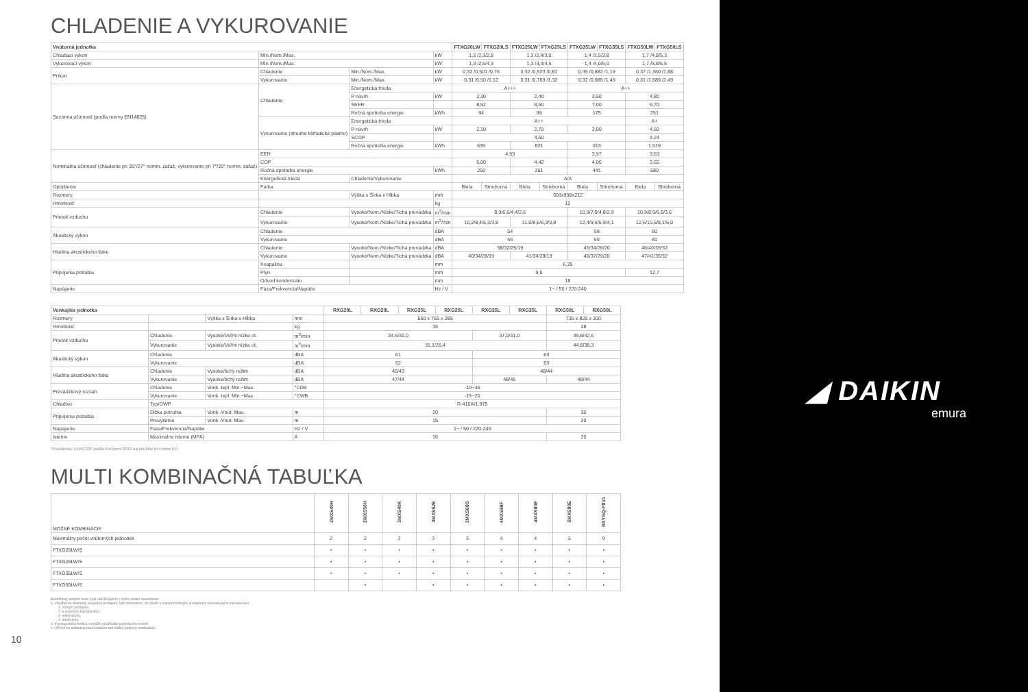CHLADENIE A VYKUROVANIE
| Vnútorná jednotka | | | | FTXG20LW | FTXG20LS | FTXG25LW | FTXG25LS | FTXG35LW | FTXG35LS | FTXG50LW | FTXG50LS |
| --- | --- | --- | --- | --- | --- | --- | --- | --- | --- | --- | --- |
| Chladiaci výkon | Min./Nom./Max. | | kW | 1,3 /2,3/2,8 | | 1,3 /2,4/3,0 | | 1,4 /3,5/3,8 | | 1,7 /4,8/5,3 | |
| Vykurovací výkon | Min./Nom./Max. | | kW | 1,3 /2,5/4,3 | | 1,3 /3,4/4,5 | | 1,4 /4,0/5,0 | | 1,7 /5,8/6,5 | |
| Príkon | Chladenie | Min./Nom./Max. | kW | 0,32 /0,501 /0,76 | | 0,32 /0,523 /0,82 | | 0,35 /0,882 /1,19 | | 0,37 /1,360 /1,88 | |
| | Vykurovanie | Min./Nom./Max. | kW | 0,31 /0,50 /1,12 | | 0,31 /0,769 /1,32 | | 0,32 /0,985 /1,49 | | 0,31 /1,589 /2,49 | |
| Sezónna účinnosť (podľa normy EN14825) | Chladenie | Energetická trieda | | A+++ | | | | A++ | | | |
| | | P návrh | kW | 2,30 | | 2,40 | | 3,50 | | 4,80 | |
| | | SEER | | 8,52 | | 8,50 | | 7,00 | | 6,70 | |
| | | Ročná spotreba energie | kWh | 94 | | 99 | | 175 | | 251 | |
| | Vykurovanie (stredné klimatické pásmo) | Energetická trieda | | A++ | | | | | | A+ | |
| | | P návrh | kW | 2,10 | | 2,70 | | 3,00 | | 4,60 | |
| | | SCOP | | 4,60 | | | | | | 4,24 | |
| | | Ročná spotreba energie | kWh | 639 | | 821 | | 913 | | 1.519 | |
| Nominálna účinnosť (chladenie pri 35°/27° nomin. záťaž, vykurovanie pri 7°/20° nomin. záťaž) | EER | | | 4,59 | | | | 3,97 | | 3,53 | |
| | COP | | | 5,00 | | 4,42 | | 4,06 | | 3,65 | |
| | Ročná spotreba energie | | kWh | 250 | | 261 | | 441 | | 680 | |
| | Energetická trieda | Chladenie/Vykurovanie | | A/A | | | | | | | |
| Opláštenie | Farba | | | Biela | Strieborná | Biela | Strieborná | Biela | Strieborná | Biela | Strieborná |
| Rozmery | | Výška x Šírka x Hĺbka | mm | 303x998x212 | | | | | | | |
| Hmotnosť | | | kg | 12 | | | | | | | |
| Prietok vzduchu | Chladenie | Vysoké/Nom./Nízke/Tichá prevádzka | m<sup>3</sup>/min | 8,9/6,6/4,4/2,6 | | | | 10,9/7,8/4,8/2,9 | | 10,9/8,9/6,8/3,6 | |
| | Vykurovanie | Vysoké/Nom./Nízke/Tichá prevádzka | m<sup>3</sup>/min | 10,2/8,4/6,3/3,8 | | 11,0/8,6/6,3/3,8 | | 12,4/9,6/6,9/4,1 | | 12,6/10,5/8,1/5,0 | |
| Akustický výkon | Chladenie | | dBA | 54 | | | | 59 | | 60 | |
| | Vykurovanie | | dBA | 56 | | | | 59 | | 60 | |
| Hladina akustického tlaku | Chladenie | Vysoké/Nom./Nízke/Tichá prevádzka | dBA | 38/32/25/19 | | | | 45/34/26/20 | | 46/40/35/32 | |
| | Vykurovanie | Vysoké/Nom./Nízke/Tichá prevádzka | dBA | 40/34/28/19 | | 41/34/28/19 | | 45/37/29/20 | | 47/41/35/32 | |
| Pripojenia potrubia | Kvapalina | | mm | 6,35 | | | | | | | |
| | Plyn | | mm | 9,5 | | | | | | 12,7 | |
| | Odvod kondenzátu | | mm | 18 | | | | | | | |
| Napájanie | Fáza/Frekvencia/Napätie | | Hz / V | 1~ / 50 / 220-240 | | | | | | | |
| Vonkajšia jednotka | | | | RXG20L | RXG20L | RXG25L | RXG25L | RXG35L | RXG35L | RXG50L | RXG50L |
| --- | --- | --- | --- | --- | --- | --- | --- | --- | --- | --- | --- |
| Rozmery | | Výška x Šírka x Hĺbka | mm | 550 x 765 x 285 | | | | | | 735 x 825 x 300 | |
| Hmotnosť | | | kg | 35 | | | | | | 48 | |
| Prietok vzduchu | Chladenie | Vysoké/Veľmi nízke ot. | m<sup>3</sup>/min | 34,5/31,0 | | | | 37,0/31,0 | | 49,8/42,6 | |
| | Vykurovanie | Vysoké/Veľmi nízke ot. | m<sup>3</sup>/min | 31,1/26,4 | | | | | | 44,8/38,3 | |
| Akustický výkon | Chladenie | | dBA | 61 | | | | 63 | | | |
| | Vykurovanie | | dBA | 62 | | | | 63 | | | |
| Hladina akustického tlaku | Chladenie | Vysoké/tichý režim | dBA | 46/43 | | | | 48/44 | | | |
| | Vykurovanie | Vysoké/tichý režim | dBA | 47/44 | | | | 48/45 | | 48/44 | |
| Prevádzkový rozsah | Chladenie | Vonk. tepl. Min.~Max. | °CDB | -10~46 | | | | | | | |
| | Vykurovanie | Vonk. tepl. Min.~Max. | °CWB | -15~20 | | | | | | | |
| Chladivo | Typ/GWP | | | R-410A/1.975 | | | | | | | |
| Pripojenia potrubia | Dĺžka potrubia | Vonk.-Vnút. Max. | m | 20 | | | | | | 30 | |
| | Prevýšenie | Vonk.-Vnút. Max. | m | 15 | | | | | | 20 | |
| Napájanie | Fáza/Frekvencia/Napätie | | Hz / V | 1~ / 50 / 220-240 | | | | | | | |
| Istenie | Maximálne istenie (MFA) | | A | 16 | | | | | | 20 | |
*Poznámka: EER/COP podľa Eurovent 2012 na použitie len mimo EÚ
MULTI KOMBINAČNÁ TABUĽKA
| MOŽNÉ KOMBINÁCIE | 2MXS40H | 2MXS50H | 3MXS40K | 3MXS52E | 3MXS68G | 4MXS68F | 4MXS80E | 5MXS90E | RXYSQ-P8V1 |
| --- | --- | --- | --- | --- | --- | --- | --- | --- | --- |
| Maximálny počet vnútorných jednotiek | 2 | 2 | 2 | 3 | 3 | 4 | 4 | 5 | 9 |
| FTXG20LW/S | • | • | • | • | • | • | • | • | • |
| FTXG25LW/S | • | • | • | • | • | • | • | • | • |
| FTXG35LW/S | • | • | • | • | • | • | • | • | • |
| FTXG50LW/S | | • | | • | • | • | • | • | • |
Bezdrôtový adaptér siete LAN <BRP069A41> spĺňa všetko nasledovné:
a. Všeobecné dostupný verejnosti predajom, bez obmedzení, zo zásob v maloobchodných predajniach nasledovnými transakciami:
1. voľným predajom,
2. e-mailovou objednávkou,
3. elektronicky,
4. telefonicky.
b. Kryptografickú funkciu nemôže používateľ jednoducho zmeniť.
c. Určené na inštaláciu používateľom bez ďalšej podpory dodávateľa.
10
◢ DAIKIN
emura